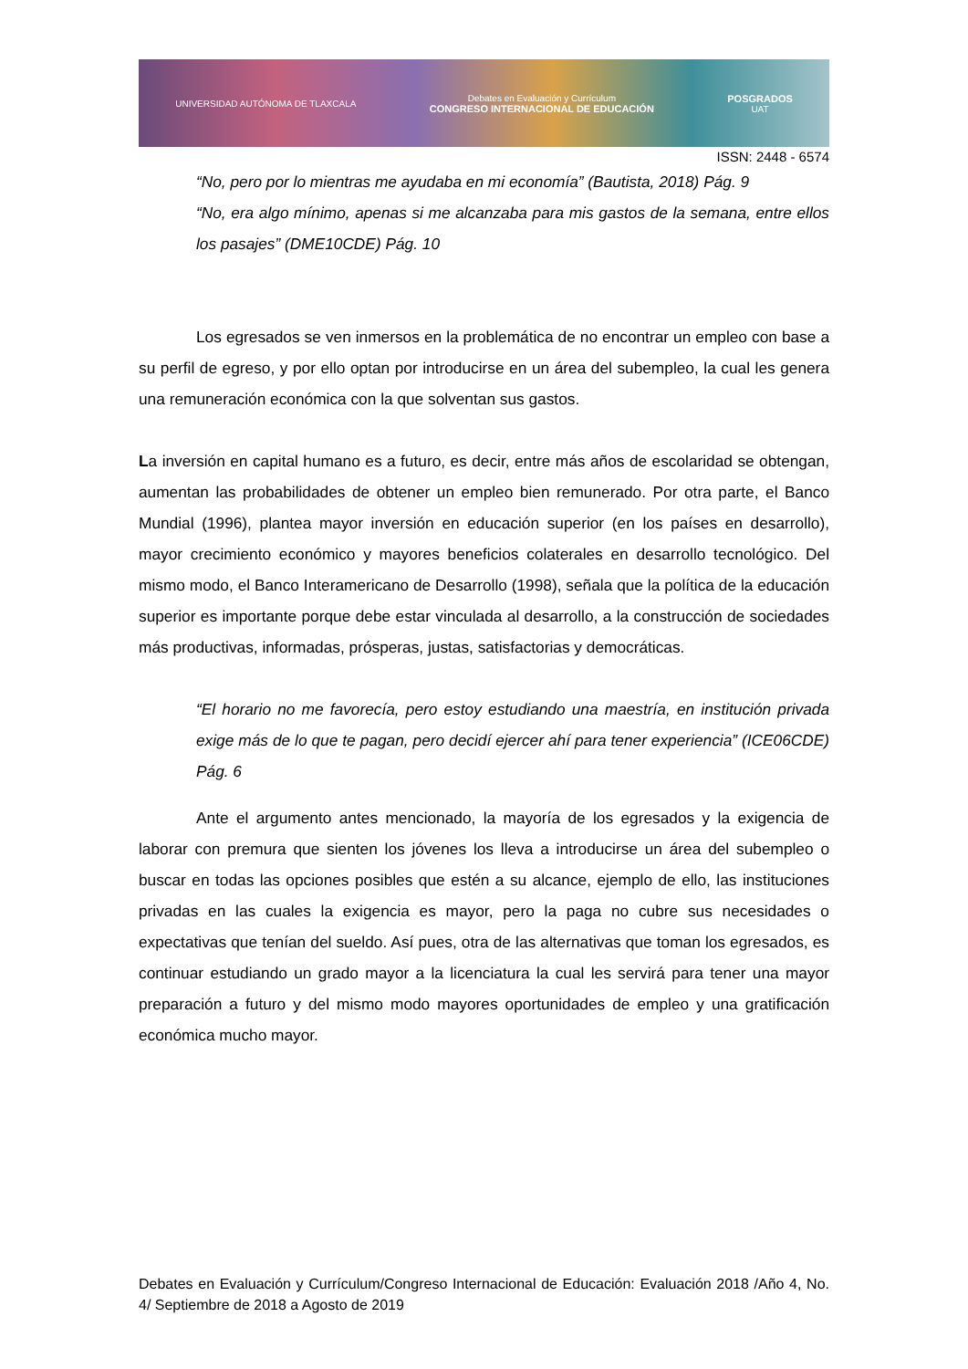UNIVERSIDAD AUTÓNOMA DE TLAXCALA Debates en Evaluación y Currículum
CONGRESO INTERNACIONAL DE EDUCACIÓN POSGRADOS
UAT
ISSN: 2448 - 6574
“No, pero por lo mientras me ayudaba en mi economía” (Bautista, 2018) Pág. 9
“No, era algo mínimo, apenas si me alcanzaba para mis gastos de la semana, entre ellos los pasajes” (DME10CDE) Pág. 10
Los egresados se ven inmersos en la problemática de no encontrar un empleo con base a su perfil de egreso, y por ello optan por introducirse en un área del subempleo, la cual les genera una remuneración económica con la que solventan sus gastos.
La inversión en capital humano es a futuro, es decir, entre más años de escolaridad se obtengan, aumentan las probabilidades de obtener un empleo bien remunerado. Por otra parte, el Banco Mundial (1996), plantea mayor inversión en educación superior (en los países en desarrollo), mayor crecimiento económico y mayores beneficios colaterales en desarrollo tecnológico. Del mismo modo, el Banco Interamericano de Desarrollo (1998), señala que la política de la educación superior es importante porque debe estar vinculada al desarrollo, a la construcción de sociedades más productivas, informadas, prósperas, justas, satisfactorias y democráticas.
“El horario no me favorecía, pero estoy estudiando una maestría, en institución privada exige más de lo que te pagan, pero decidí ejercer ahí para tener experiencia” (ICE06CDE) Pág. 6
Ante el argumento antes mencionado, la mayoría de los egresados y la exigencia de laborar con premura que sienten los jóvenes los lleva a introducirse un área del subempleo o buscar en todas las opciones posibles que estén a su alcance, ejemplo de ello, las instituciones privadas en las cuales la exigencia es mayor, pero la paga no cubre sus necesidades o expectativas que tenían del sueldo. Así pues, otra de las alternativas que toman los egresados, es continuar estudiando un grado mayor a la licenciatura la cual les servirá para tener una mayor preparación a futuro y del mismo modo mayores oportunidades de empleo y una gratificación económica mucho mayor.
Debates en Evaluación y Currículum/Congreso Internacional de Educación: Evaluación 2018 /Año 4, No. 4/ Septiembre de 2018 a Agosto de 2019